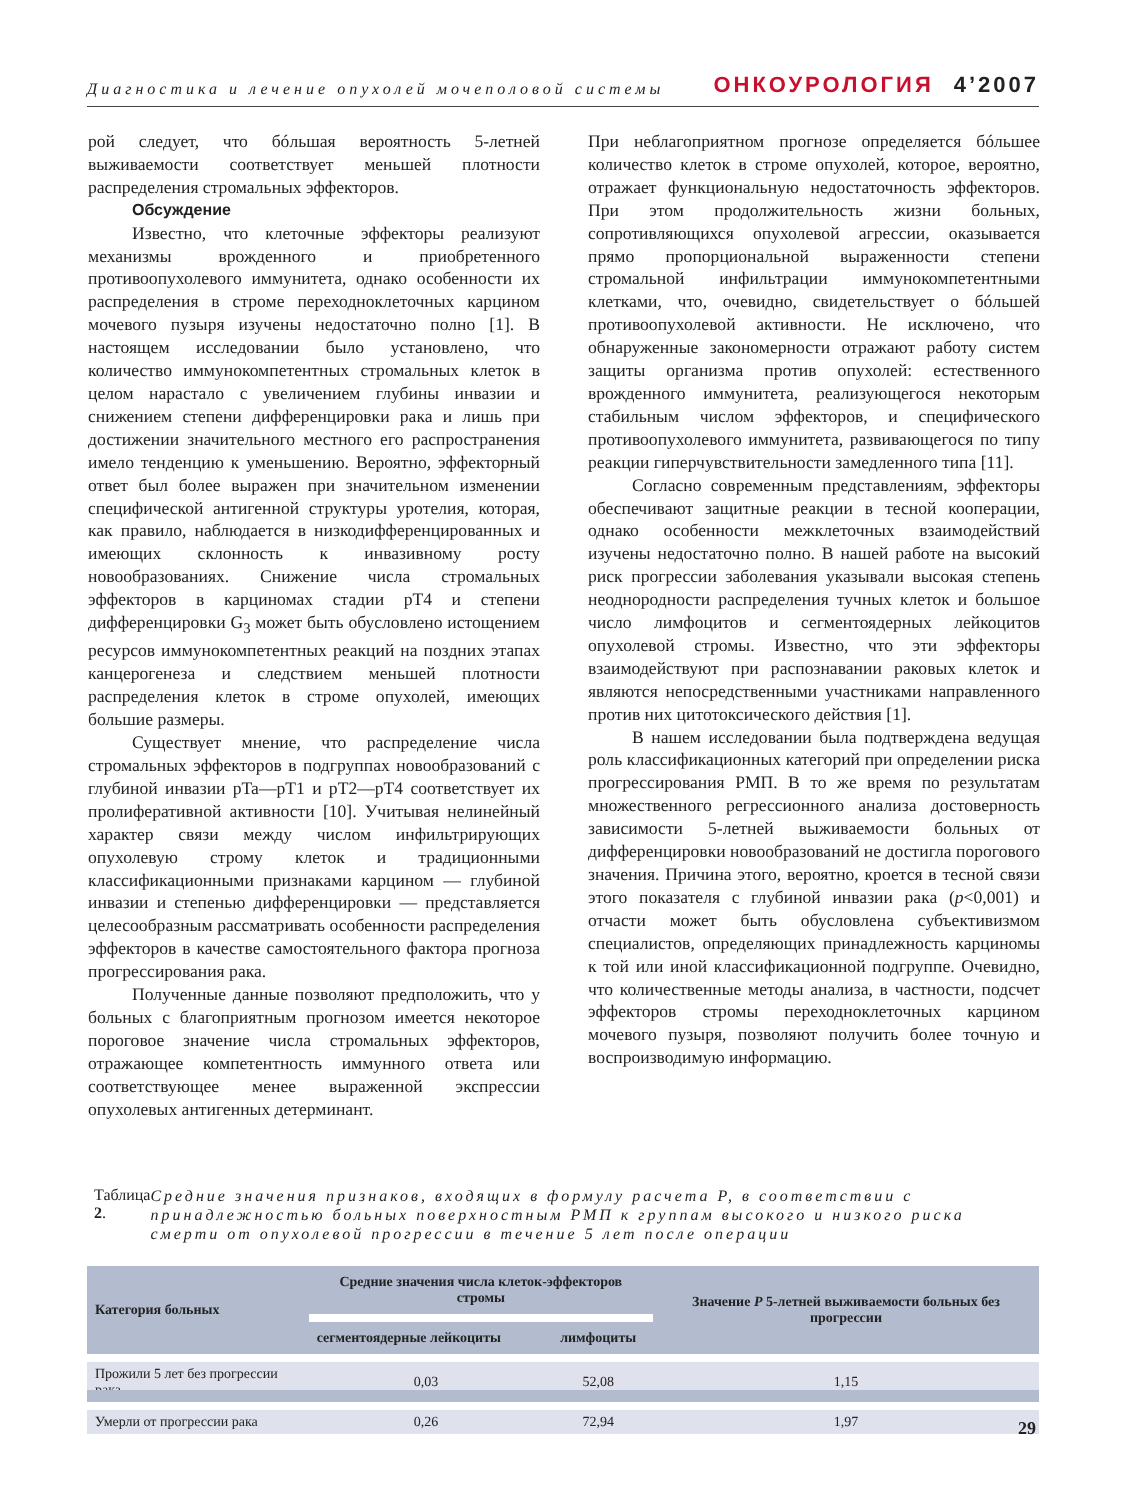Диагностика и лечение опухолей мочеполовой системы
ОНКОУРОЛОГИЯ 4’2007
рой следует, что бóльшая вероятность 5-летней выживаемости соответствует меньшей плотности распределения стромальных эффекторов.
Обсуждение
Известно, что клеточные эффекторы реализуют механизмы врожденного и приобретенного противоопухолевого иммунитета, однако особенности их распределения в строме переходноклеточных карцином мочевого пузыря изучены недостаточно полно [1]. В настоящем исследовании было установлено, что количество иммунокомпетентных стромальных клеток в целом нарастало с увеличением глубины инвазии и снижением степени дифференцировки рака и лишь при достижении значительного местного его распространения имело тенденцию к уменьшению. Вероятно, эффекторный ответ был более выражен при значительном изменении специфической антигенной структуры уротелия, которая, как правило, наблюдается в низкодифференцированных и имеющих склонность к инвазивному росту новообразованиях. Снижение числа стромальных эффекторов в карциномах стадии pT4 и степени дифференцировки G<sub>3</sub> может быть обусловлено истощением ресурсов иммунокомпетентных реакций на поздних этапах канцерогенеза и следствием меньшей плотности распределения клеток в строме опухолей, имеющих большие размеры.
Существует мнение, что распределение числа стромальных эффекторов в подгруппах новообразований с глубиной инвазии pTa—pT1 и pT2—pT4 соответствует их пролиферативной активности [10]. Учитывая нелинейный характер связи между числом инфильтрирующих опухолевую строму клеток и традиционными классификационными признаками карцином — глубиной инвазии и степенью дифференцировки — представляется целесообразным рассматривать особенности распределения эффекторов в качестве самостоятельного фактора прогноза прогрессирования рака.
Полученные данные позволяют предположить, что у больных с благоприятным прогнозом имеется некоторое пороговое значение числа стромальных эффекторов, отражающее компетентность иммунного ответа или соответствующее менее выраженной экспрессии опухолевых антигенных детерминант.
При неблагоприятном прогнозе определяется бóльшее количество клеток в строме опухолей, которое, вероятно, отражает функциональную недостаточность эффекторов. При этом продолжительность жизни больных, сопротивляющихся опухолевой агрессии, оказывается прямо пропорциональной выраженности степени стромальной инфильтрации иммунокомпетентными клетками, что, очевидно, свидетельствует о бóльшей противоопухолевой активности. Не исключено, что обнаруженные закономерности отражают работу систем защиты организма против опухолей: естественного врожденного иммунитета, реализующегося некоторым стабильным числом эффекторов, и специфического противоопухолевого иммунитета, развивающегося по типу реакции гиперчувствительности замедленного типа [11].
Согласно современным представлениям, эффекторы обеспечивают защитные реакции в тесной кооперации, однако особенности межклеточных взаимодействий изучены недостаточно полно. В нашей работе на высокий риск прогрессии заболевания указывали высокая степень неоднородности распределения тучных клеток и большое число лимфоцитов и сегментоядерных лейкоцитов опухолевой стромы. Известно, что эти эффекторы взаимодействуют при распознавании раковых клеток и являются непосредственными участниками направленного против них цитотоксического действия [1].
В нашем исследовании была подтверждена ведущая роль классификационных категорий при определении риска прогрессирования РМП. В то же время по результатам множественного регрессионного анализа достоверность зависимости 5-летней выживаемости больных от дифференцировки новообразований не достигла порогового значения. Причина этого, вероятно, кроется в тесной связи этого показателя с глубиной инвазии рака (p<0,001) и отчасти может быть обусловлена субъективизмом специалистов, определяющих принадлежность карциномы к той или иной классификационной подгруппе. Очевидно, что количественные методы анализа, в частности, подсчет эффекторов стромы переходноклеточных карцином мочевого пузыря, позволяют получить более точную и воспроизводимую информацию.
Таблица 2.
Средние значения признаков, входящих в формулу расчета P, в соответствии с принадлежностью больных поверхностным РМП к группам высокого и низкого риска смерти от опухолевой прогрессии в течение 5 лет после операции
| Категория больных | Средние значения числа клеток-эффекторов стромы | | Значение P 5-летней выживаемости больных без прогрессии |
| --- | --- | --- | --- |
| | сегментоядерные лейкоциты | лимфоциты | |
| Прожили 5 лет без прогрессии рака | 0,03 | 52,08 | 1,15 |
| Умерли от прогрессии рака | 0,26 | 72,94 | 1,97 |
29